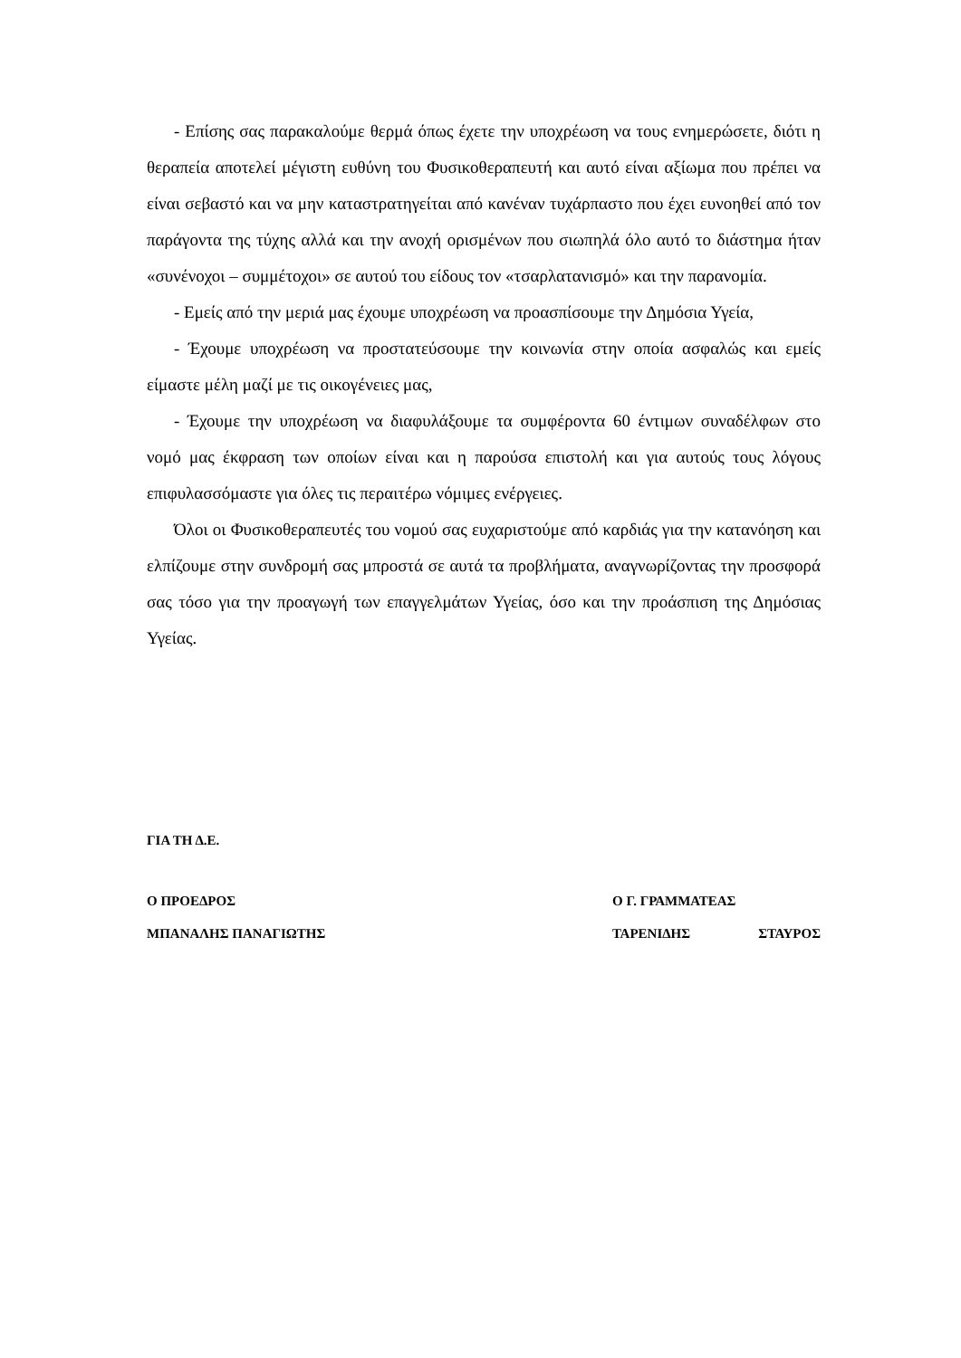- Επίσης σας παρακαλούμε θερμά όπως έχετε την υποχρέωση να τους ενημερώσετε, διότι η θεραπεία αποτελεί μέγιστη ευθύνη του Φυσικοθεραπευτή και αυτό είναι αξίωμα που πρέπει να είναι σεβαστό και να μην καταστρατηγείται από κανέναν τυχάρπαστο που έχει ευνοηθεί από τον παράγοντα της τύχης αλλά και την ανοχή ορισμένων που σιωπηλά όλο αυτό το διάστημα ήταν «συνένοχοι – συμμέτοχοι» σε αυτού του είδους τον «τσαρλατανισμό» και την παρανομία.
- Εμείς από την μεριά μας έχουμε υποχρέωση να προασπίσουμε την Δημόσια Υγεία,
- Έχουμε υποχρέωση να προστατεύσουμε την κοινωνία στην οποία ασφαλώς και εμείς είμαστε μέλη μαζί με τις οικογένειες μας,
- Έχουμε την υποχρέωση να διαφυλάξουμε τα συμφέροντα 60 έντιμων συναδέλφων στο νομό μας έκφραση των οποίων είναι και η παρούσα επιστολή και για αυτούς τους λόγους επιφυλασσόμαστε για όλες τις περαιτέρω νόμιμες ενέργειες.
Όλοι οι Φυσικοθεραπευτές του νομού σας ευχαριστούμε από καρδιάς για την κατανόηση και ελπίζουμε στην συνδρομή σας μπροστά σε αυτά τα προβλήματα, αναγνωρίζοντας την προσφορά σας τόσο για την προαγωγή των επαγγελμάτων Υγείας, όσο και την προάσπιση της Δημόσιας Υγείας.
ΓΙΑ ΤΗ Δ.Ε.
Ο ΠΡΟΕΔΡΟΣ Ο Γ. ΓΡΑΜΜΑΤΕΑΣ
ΜΠΑΝΑΛΗΣ ΠΑΝΑΓΙΩΤΗΣ ΤΑΡΕΝΙΔΗΣ ΣΤΑΥΡΟΣ